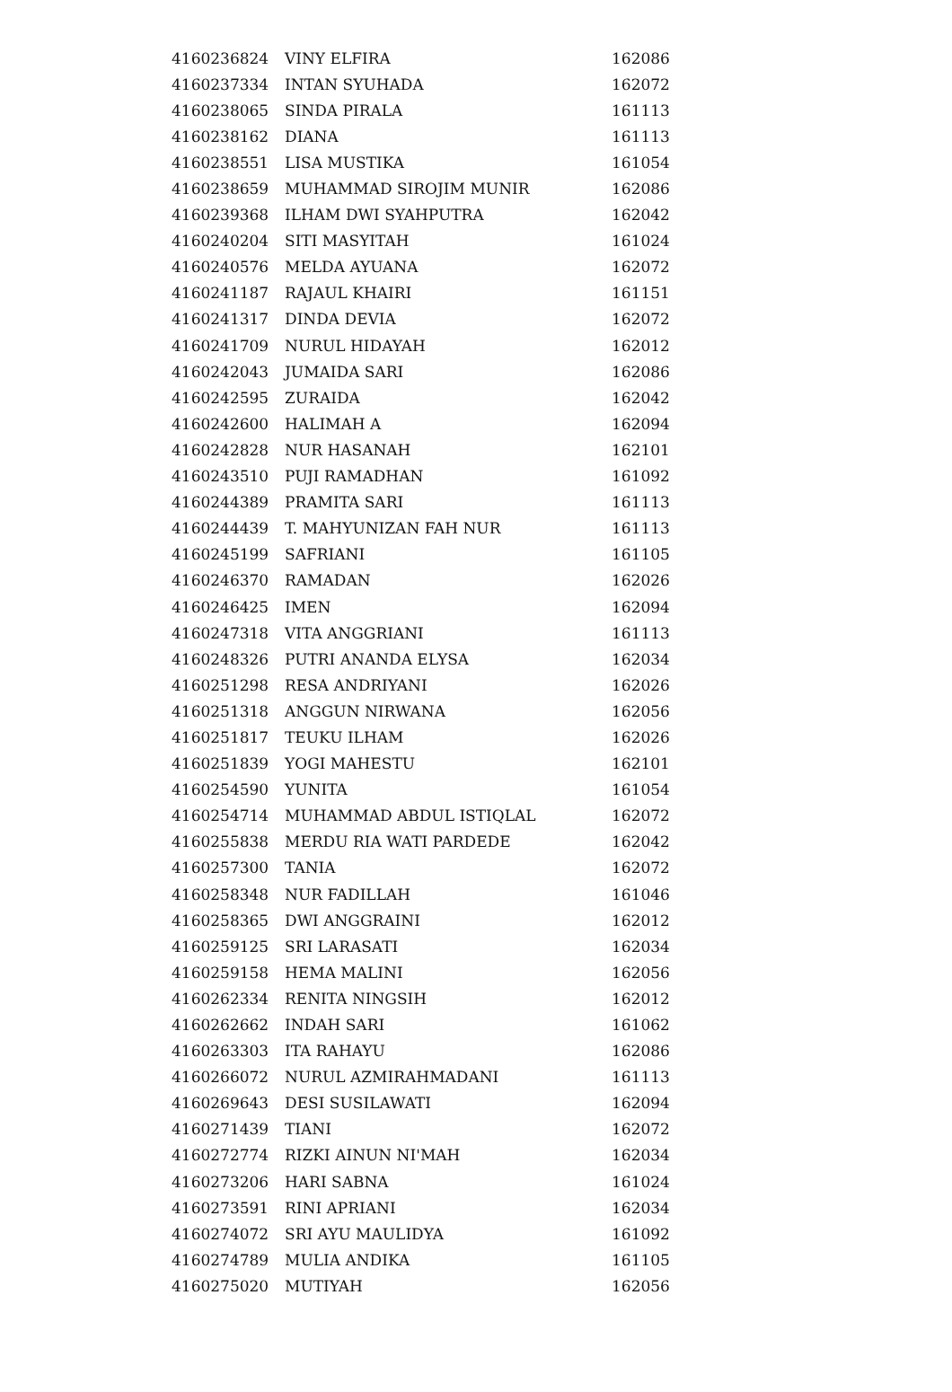| 4160236824 | VINY ELFIRA | 162086 |
| 4160237334 | INTAN SYUHADA | 162072 |
| 4160238065 | SINDA PIRALA | 161113 |
| 4160238162 | DIANA | 161113 |
| 4160238551 | LISA MUSTIKA | 161054 |
| 4160238659 | MUHAMMAD SIROJIM MUNIR | 162086 |
| 4160239368 | ILHAM DWI SYAHPUTRA | 162042 |
| 4160240204 | SITI MASYITAH | 161024 |
| 4160240576 | MELDA AYUANA | 162072 |
| 4160241187 | RAJAUL KHAIRI | 161151 |
| 4160241317 | DINDA DEVIA | 162072 |
| 4160241709 | NURUL HIDAYAH | 162012 |
| 4160242043 | JUMAIDA SARI | 162086 |
| 4160242595 | ZURAIDA | 162042 |
| 4160242600 | HALIMAH A | 162094 |
| 4160242828 | NUR HASANAH | 162101 |
| 4160243510 | PUJI RAMADHAN | 161092 |
| 4160244389 | PRAMITA SARI | 161113 |
| 4160244439 | T. MAHYUNIZAN FAH NUR | 161113 |
| 4160245199 | SAFRIANI | 161105 |
| 4160246370 | RAMADAN | 162026 |
| 4160246425 | IMEN | 162094 |
| 4160247318 | VITA ANGGRIANI | 161113 |
| 4160248326 | PUTRI ANANDA ELYSA | 162034 |
| 4160251298 | RESA ANDRIYANI | 162026 |
| 4160251318 | ANGGUN NIRWANA | 162056 |
| 4160251817 | TEUKU ILHAM | 162026 |
| 4160251839 | YOGI MAHESTU | 162101 |
| 4160254590 | YUNITA | 161054 |
| 4160254714 | MUHAMMAD ABDUL ISTIQLAL | 162072 |
| 4160255838 | MERDU RIA WATI PARDEDE | 162042 |
| 4160257300 | TANIA | 162072 |
| 4160258348 | NUR FADILLAH | 161046 |
| 4160258365 | DWI ANGGRAINI | 162012 |
| 4160259125 | SRI LARASATI | 162034 |
| 4160259158 | HEMA MALINI | 162056 |
| 4160262334 | RENITA NINGSIH | 162012 |
| 4160262662 | INDAH SARI | 161062 |
| 4160263303 | ITA RAHAYU | 162086 |
| 4160266072 | NURUL AZMIRAHMADANI | 161113 |
| 4160269643 | DESI SUSILAWATI | 162094 |
| 4160271439 | TIANI | 162072 |
| 4160272774 | RIZKI AINUN NI'MAH | 162034 |
| 4160273206 | HARI SABNA | 161024 |
| 4160273591 | RINI APRIANI | 162034 |
| 4160274072 | SRI AYU MAULIDYA | 161092 |
| 4160274789 | MULIA ANDIKA | 161105 |
| 4160275020 | MUTIYAH | 162056 |